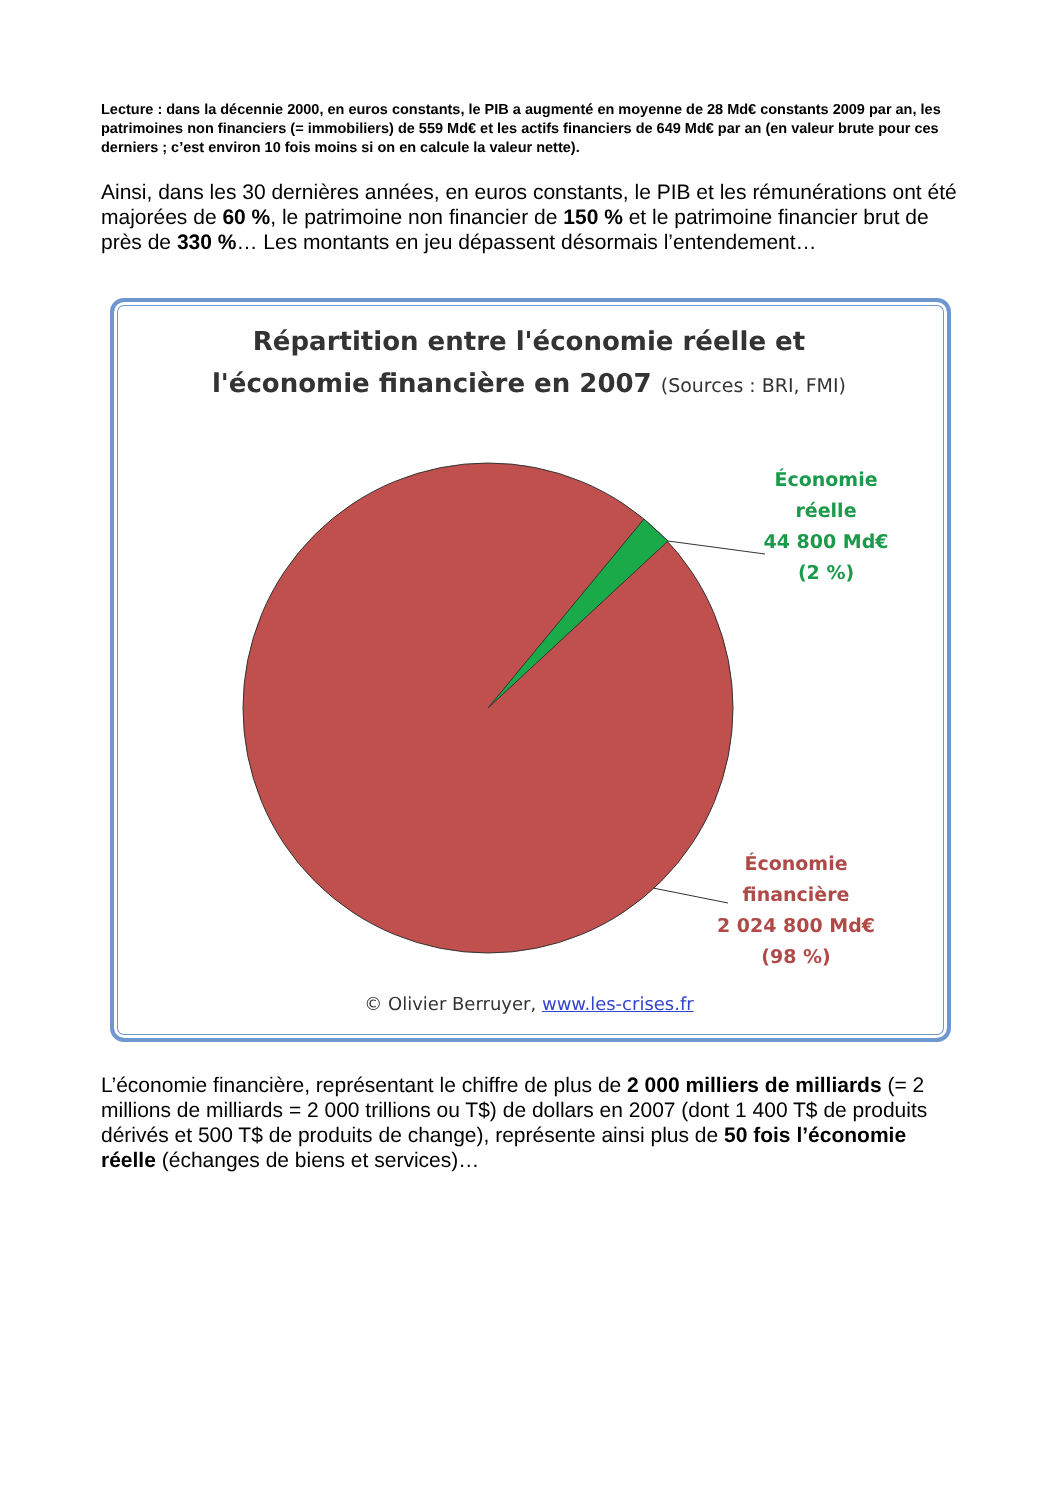Lecture : dans la décennie 2000, en euros constants, le PIB a augmenté en moyenne de 28 Md€ constants 2009 par an, les patrimoines non financiers (= immobiliers) de 559 Md€ et les actifs financiers de 649 Md€ par an (en valeur brute pour ces derniers ; c’est environ 10 fois moins si on en calcule la valeur nette).
Ainsi, dans les 30 dernières années, en euros constants, le PIB et les rémunérations ont été majorées de 60 %, le patrimoine non financier de 150 % et le patrimoine financier brut de près de 330 %… Les montants en jeu dépassent désormais l’entendement…
Répartition entre l'économie réelle et
l'économie financière en 2007 (Sources : BRI, FMI)
Économie
réelle
44 800 Md€
(2 %)
Économie
financière
2 024 800 Md€
(98 %)
© Olivier Berruyer, www.les-crises.fr
L’économie financière, représentant le chiffre de plus de 2 000 milliers de milliards (= 2 millions de milliards = 2 000 trillions ou T$) de dollars en 2007 (dont 1 400 T$ de produits dérivés et 500 T$ de produits de change), représente ainsi plus de 50 fois l’économie réelle (échanges de biens et services)…